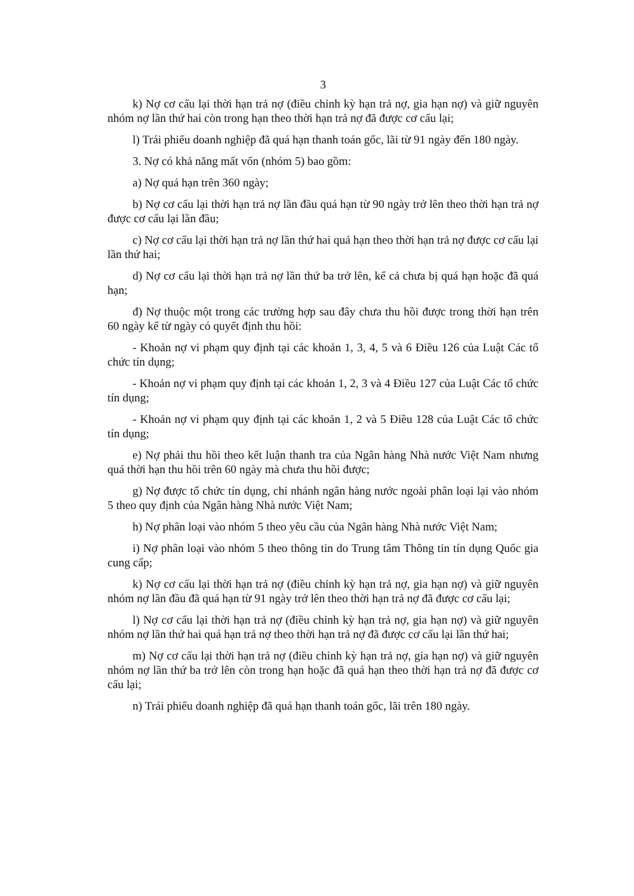3
k) Nợ cơ cấu lại thời hạn trả nợ (điều chỉnh kỳ hạn trả nợ, gia hạn nợ) và giữ nguyên nhóm nợ lần thứ hai còn trong hạn theo thời hạn trả nợ đã được cơ cấu lại;
l) Trái phiếu doanh nghiệp đã quá hạn thanh toán gốc, lãi từ 91 ngày đến 180 ngày.
3. Nợ có khả năng mất vốn (nhóm 5) bao gồm:
a) Nợ quá hạn trên 360 ngày;
b) Nợ cơ cấu lại thời hạn trả nợ lần đầu quá hạn từ 90 ngày trở lên theo thời hạn trả nợ được cơ cấu lại lần đầu;
c) Nợ cơ cấu lại thời hạn trả nợ lần thứ hai quá hạn theo thời hạn trả nợ được cơ cấu lại lần thứ hai;
d) Nợ cơ cấu lại thời hạn trả nợ lần thứ ba trở lên, kể cả chưa bị quá hạn hoặc đã quá hạn;
đ) Nợ thuộc một trong các trường hợp sau đây chưa thu hồi được trong thời hạn trên 60 ngày kể từ ngày có quyết định thu hồi:
- Khoản nợ vi phạm quy định tại các khoản 1, 3, 4, 5 và 6 Điều 126 của Luật Các tổ chức tín dụng;
- Khoản nợ vi phạm quy định tại các khoản 1, 2, 3 và 4 Điều 127 của Luật Các tổ chức tín dụng;
- Khoản nợ vi phạm quy định tại các khoản 1, 2 và 5 Điều 128 của Luật Các tổ chức tín dụng;
e) Nợ phải thu hồi theo kết luận thanh tra của Ngân hàng Nhà nước Việt Nam nhưng quá thời hạn thu hồi trên 60 ngày mà chưa thu hồi được;
g) Nợ được tổ chức tín dụng, chi nhánh ngân hàng nước ngoài phân loại lại vào nhóm 5 theo quy định của Ngân hàng Nhà nước Việt Nam;
h) Nợ phân loại vào nhóm 5 theo yêu cầu của Ngân hàng Nhà nước Việt Nam;
i) Nợ phân loại vào nhóm 5 theo thông tin do Trung tâm Thông tin tín dụng Quốc gia cung cấp;
k) Nợ cơ cấu lại thời hạn trả nợ (điều chỉnh kỳ hạn trả nợ, gia hạn nợ) và giữ nguyên nhóm nợ lần đầu đã quá hạn từ 91 ngày trở lên theo thời hạn trả nợ đã được cơ cấu lại;
l) Nợ cơ cấu lại thời hạn trả nợ (điều chỉnh kỳ hạn trả nợ, gia hạn nợ) và giữ nguyên nhóm nợ lần thứ hai quá hạn trả nợ theo thời hạn trả nợ đã được cơ cấu lại lần thứ hai;
m) Nợ cơ cấu lại thời hạn trả nợ (điều chỉnh kỳ hạn trả nợ, gia hạn nợ) và giữ nguyên nhóm nợ lần thứ ba trở lên còn trong hạn hoặc đã quá hạn theo thời hạn trả nợ đã được cơ cấu lại;
n) Trái phiếu doanh nghiệp đã quá hạn thanh toán gốc, lãi trên 180 ngày.